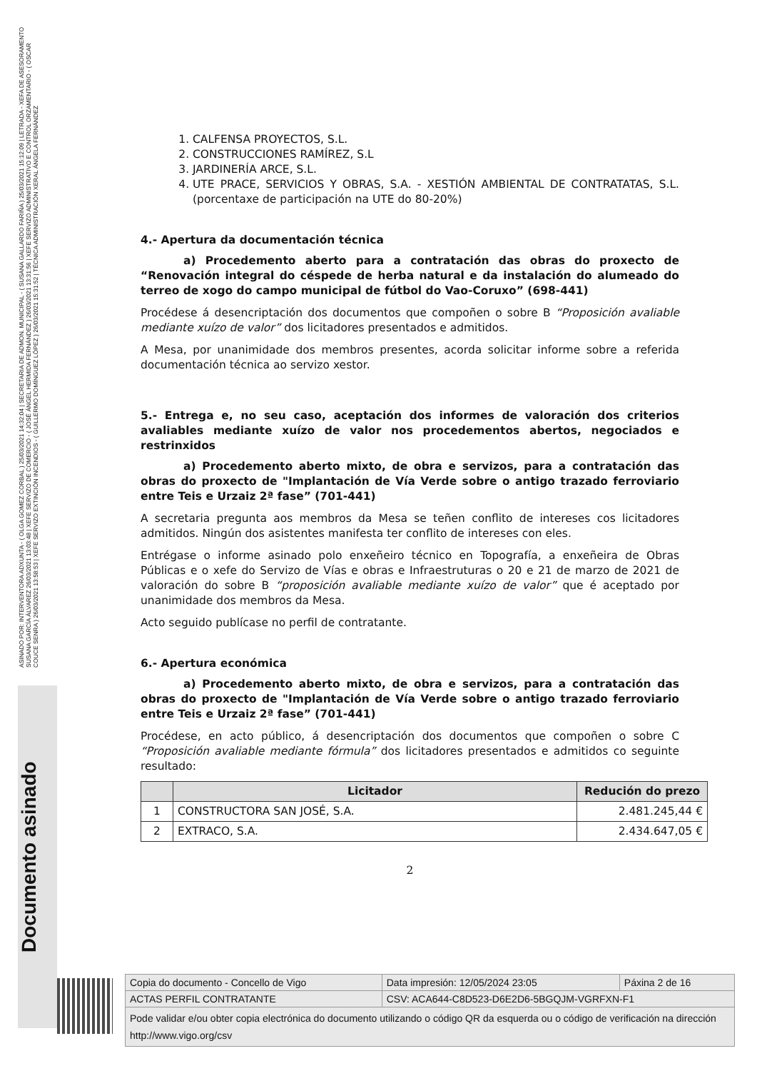ASINADO POR: INTERVENTORA ADXUNTA - ( OLGA GOMEZ CORBAL ) 25/03/2021 14:32:04 | SECRETARIA DE ADMON. MUNICIPAL - ( SUSANA GALLARDO FARIÑA ) 25/03/2021 15:12:09 | LETRADA - XEFA DE ASESORAMENTO SUSANA GARCÍA ÁLVAREZ 26/03/2021 13:03:48 | XEFE SERVIZO DE COMERCIO - ( JOSÉ ÁNGEL HERMIDA FERNÁNDEZ ) 26/03/2021 13:31:56 | XEFE SERVIZO ADMINISTRATIVO E CONTROL ORZAMENTARIO - ( OSCAR COUCE SENRA ) 26/03/2021 13:58:53 | XEFE SERVIZO EXTINCIÓN INCENDIOS - ( GUILLERMO DOMÍNGUEZ LÓPEZ ) 26/03/2021 15:31:52 | TÉCNICA ADMINISTRACIÓN XERAL ÁNGELA FERNÁNDEZ
Documento asinado
1. CALFENSA PROYECTOS, S.L.
2. CONSTRUCCIONES RAMÍREZ, S.L
3. JARDINERÍA ARCE, S.L.
4. UTE PRACE, SERVICIOS Y OBRAS, S.A. - XESTIÓN AMBIENTAL DE CONTRATATAS, S.L. (porcentaxe de participación na UTE do 80-20%)
4.- Apertura da documentación técnica
a) Procedemento aberto para a contratación das obras do proxecto de “Renovación integral do céspede de herba natural e da instalación do alumeado do terreo de xogo do campo municipal de fútbol do Vao-Coruxo” (698-441)
Procédese á desencriptación dos documentos que compoñen o sobre B “Proposición avaliable mediante xuízo de valor” dos licitadores presentados e admitidos.
A Mesa, por unanimidade dos membros presentes, acorda solicitar informe sobre a referida documentación técnica ao servizo xestor.
5.- Entrega e, no seu caso, aceptación dos informes de valoración dos criterios avaliables mediante xuízo de valor nos procedementos abertos, negociados e restrinxidos
a) Procedemento aberto mixto, de obra e servizos, para a contratación das obras do proxecto de "Implantación de Vía Verde sobre o antigo trazado ferroviario entre Teis e Urzaiz 2ª fase” (701-441)
A secretaria pregunta aos membros da Mesa se teñen conflito de intereses cos licitadores admitidos. Ningún dos asistentes manifesta ter conflito de intereses con eles.
Entrégase o informe asinado polo enxeñeiro técnico en Topografía, a enxeñeira de Obras Públicas e o xefe do Servizo de Vías e obras e Infraestruturas o 20 e 21 de marzo de 2021 de valoración do sobre B “proposición avaliable mediante xuízo de valor” que é aceptado por unanimidade dos membros da Mesa.
Acto seguido publícase no perfil de contratante.
6.- Apertura económica
a) Procedemento aberto mixto, de obra e servizos, para a contratación das obras do proxecto de "Implantación de Vía Verde sobre o antigo trazado ferroviario entre Teis e Urzaiz 2ª fase” (701-441)
Procédese, en acto público, á desencriptación dos documentos que compoñen o sobre C “Proposición avaliable mediante fórmula” dos licitadores presentados e admitidos co seguinte resultado:
| | Licitador | Redución do prezo |
| --- | --- | --- |
| 1 | CONSTRUCTORA SAN JOSÉ, S.A. | 2.481.245,44 € |
| 2 | EXTRACO, S.A. | 2.434.647,05 € |
2
| Copia do documento - Concello de Vigo | Data impresión: 12/05/2024 23:05 | Páxina 2 de 16 |
| ACTAS PERFIL CONTRATANTE | CSV: ACA644-C8D523-D6E2D6-5BGQJM-VGRFXN-F1 | |
| Pode validar e/ou obter copia electrónica do documento utilizando o código QR da esquerda ou o código de verificación na dirección http://www.vigo.org/csv | | |